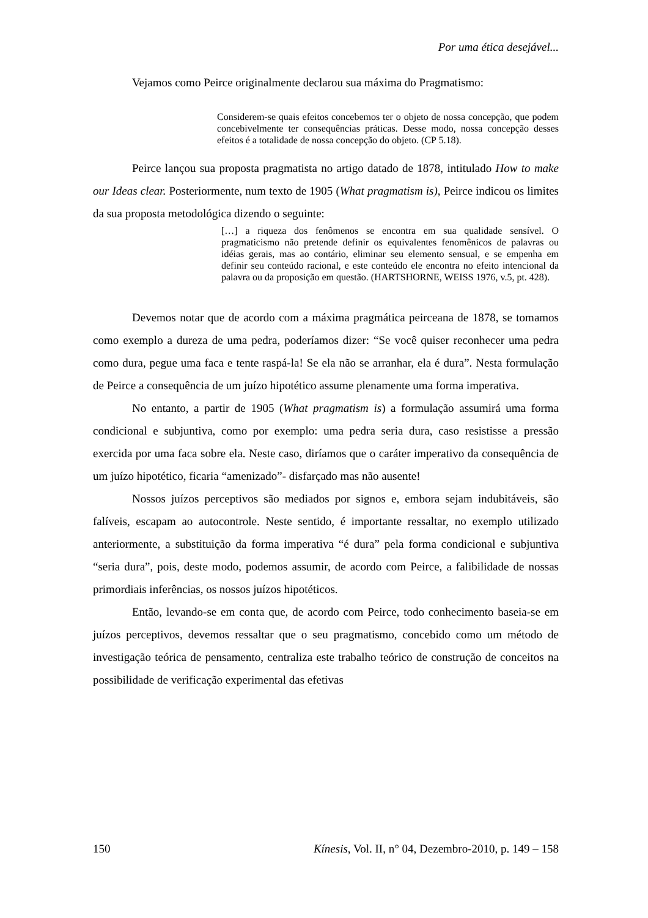Por uma ética desejável...
Vejamos como Peirce originalmente declarou sua máxima do Pragmatismo:
Considerem-se quais efeitos concebemos ter o objeto de nossa concepção, que podem concebivelmente ter consequências práticas. Desse modo, nossa concepção desses efeitos é a totalidade de nossa concepção do objeto. (CP 5.18).
Peirce lançou sua proposta pragmatista no artigo datado de 1878, intitulado How to make our Ideas clear. Posteriormente, num texto de 1905 (What pragmatism is), Peirce indicou os limites da sua proposta metodológica dizendo o seguinte:
[…] a riqueza dos fenômenos se encontra em sua qualidade sensível. O pragmaticismo não pretende definir os equivalentes fenomênicos de palavras ou idéias gerais, mas ao contário, eliminar seu elemento sensual, e se empenha em definir seu conteúdo racional, e este conteúdo ele encontra no efeito intencional da palavra ou da proposição em questão. (HARTSHORNE, WEISS 1976, v.5, pt. 428).
Devemos notar que de acordo com a máxima pragmática peirceana de 1878, se tomamos como exemplo a dureza de uma pedra, poderíamos dizer: “Se você quiser reconhecer uma pedra como dura, pegue uma faca e tente raspá-la! Se ela não se arranhar, ela é dura”. Nesta formulação de Peirce a consequência de um juízo hipotético assume plenamente uma forma imperativa.
No entanto, a partir de 1905 (What pragmatism is) a formulação assumirá uma forma condicional e subjuntiva, como por exemplo: uma pedra seria dura, caso resistisse a pressão exercida por uma faca sobre ela. Neste caso, diríamos que o caráter imperativo da consequência de um juízo hipotético, ficaria “amenizado”- disfarçado mas não ausente!
Nossos juízos perceptivos são mediados por signos e, embora sejam indubitáveis, são falíveis, escapam ao autocontrole. Neste sentido, é importante ressaltar, no exemplo utilizado anteriormente, a substituição da forma imperativa “é dura” pela forma condicional e subjuntiva “seria dura”, pois, deste modo, podemos assumir, de acordo com Peirce, a falibilidade de nossas primordiais inferências, os nossos juízos hipotéticos.
Então, levando-se em conta que, de acordo com Peirce, todo conhecimento baseia-se em juízos perceptivos, devemos ressaltar que o seu pragmatismo, concebido como um método de investigação teórica de pensamento, centraliza este trabalho teórico de construção de conceitos na possibilidade de verificação experimental das efetivas
150 Kínesis, Vol. II, n° 04, Dezembro-2010, p. 149 – 158